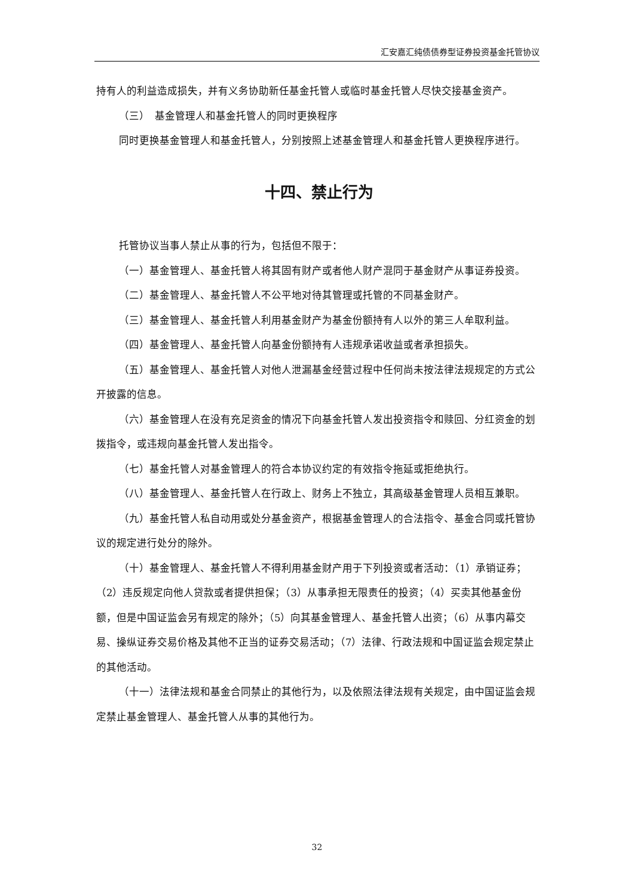汇安嘉汇纯债债券型证券投资基金托管协议
持有人的利益造成损失，并有义务协助新任基金托管人或临时基金托管人尽快交接基金资产。
（三）　基金管理人和基金托管人的同时更换程序
同时更换基金管理人和基金托管人，分别按照上述基金管理人和基金托管人更换程序进行。
十四、禁止行为
托管协议当事人禁止从事的行为，包括但不限于：
（一）基金管理人、基金托管人将其固有财产或者他人财产混同于基金财产从事证券投资。
（二）基金管理人、基金托管人不公平地对待其管理或托管的不同基金财产。
（三）基金管理人、基金托管人利用基金财产为基金份额持有人以外的第三人牟取利益。
（四）基金管理人、基金托管人向基金份额持有人违规承诺收益或者承担损失。
（五）基金管理人、基金托管人对他人泄漏基金经营过程中任何尚未按法律法规规定的方式公开披露的信息。
（六）基金管理人在没有充足资金的情况下向基金托管人发出投资指令和赎回、分红资金的划拨指令，或违规向基金托管人发出指令。
（七）基金托管人对基金管理人的符合本协议约定的有效指令拖延或拒绝执行。
（八）基金管理人、基金托管人在行政上、财务上不独立，其高级基金管理人员相互兼职。
（九）基金托管人私自动用或处分基金资产，根据基金管理人的合法指令、基金合同或托管协议的规定进行处分的除外。
（十）基金管理人、基金托管人不得利用基金财产用于下列投资或者活动：（1）承销证券；（2）违反规定向他人贷款或者提供担保；（3）从事承担无限责任的投资；（4）买卖其他基金份额，但是中国证监会另有规定的除外；（5）向其基金管理人、基金托管人出资；（6）从事内幕交易、操纵证券交易价格及其他不正当的证券交易活动；（7）法律、行政法规和中国证监会规定禁止的其他活动。
（十一）法律法规和基金合同禁止的其他行为，以及依照法律法规有关规定，由中国证监会规定禁止基金管理人、基金托管人从事的其他行为。
32